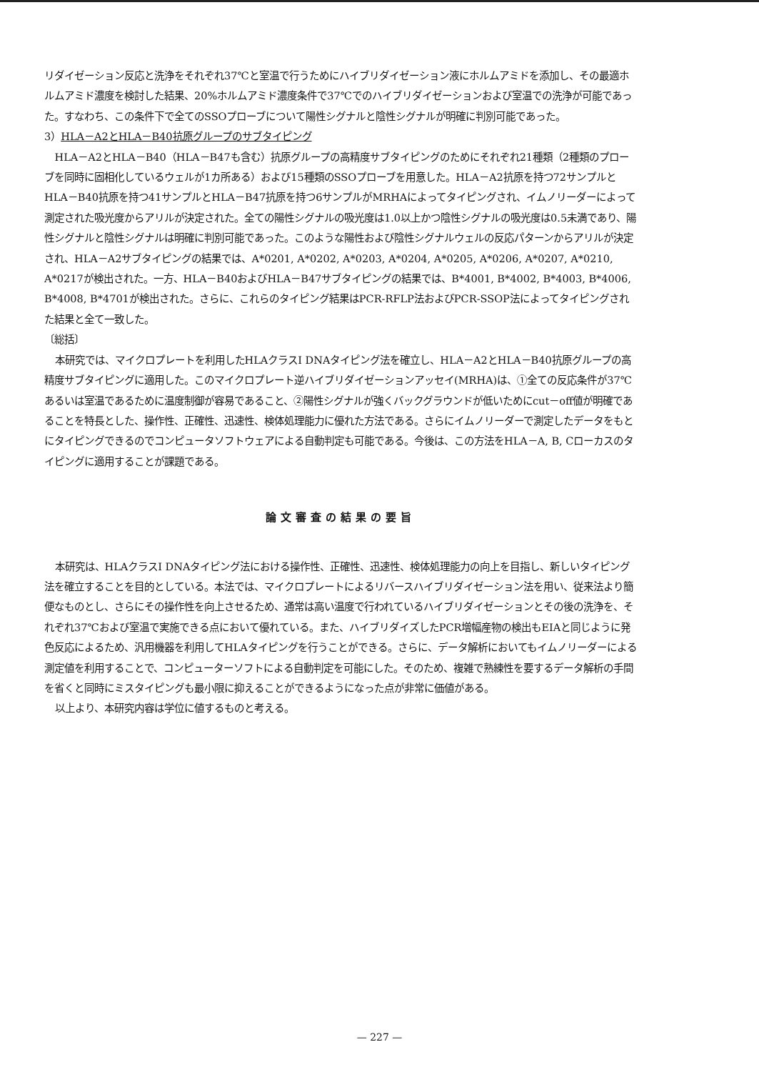リダイゼーション反応と洗浄をそれぞれ37℃と室温で行うためにハイブリダイゼーション液にホルムアミドを添加し、その最適ホルムアミド濃度を検討した結果、20%ホルムアミド濃度条件で37℃でのハイブリダイゼーションおよび室温での洗浄が可能であった。すなわち、この条件下で全てのSSOプローブについて陽性シグナルと陰性シグナルが明確に判別可能であった。
3）HLA－A2とHLA－B40抗原グループのサブタイピング
HLA－A2とHLA－B40（HLA－B47も含む）抗原グループの高精度サブタイピングのためにそれぞれ21種類（2種類のプローブを同時に固相化しているウェルが1カ所ある）および15種類のSSOプローブを用意した。HLA－A2抗原を持つ72サンプルとHLA－B40抗原を持つ41サンプルとHLA－B47抗原を持つ6サンプルがMRHAによってタイピングされ、イムノリーダーによって測定された吸光度からアリルが決定された。全ての陽性シグナルの吸光度は1.0以上かつ陰性シグナルの吸光度は0.5未満であり、陽性シグナルと陰性シグナルは明確に判別可能であった。このような陽性および陰性シグナルウェルの反応パターンからアリルが決定され、HLA－A2サブタイピングの結果では、A*0201, A*0202, A*0203, A*0204, A*0205, A*0206, A*0207, A*0210, A*0217が検出された。一方、HLA－B40およびHLA－B47サブタイピングの結果では、B*4001, B*4002, B*4003, B*4006, B*4008, B*4701が検出された。さらに、これらのタイピング結果はPCR-RFLP法およびPCR-SSOP法によってタイピングされた結果と全て一致した。
〔総括〕
本研究では、マイクロプレートを利用したHLAクラスI DNAタイピング法を確立し、HLA－A2とHLA－B40抗原グループの高精度サブタイピングに適用した。このマイクロプレート逆ハイブリダイゼーションアッセイ(MRHA)は、①全ての反応条件が37℃あるいは室温であるために温度制御が容易であること、②陽性シグナルが強くバックグラウンドが低いためにcut－off値が明確であることを特長とした、操作性、正確性、迅速性、検体処理能力に優れた方法である。さらにイムノリーダーで測定したデータをもとにタイピングできるのでコンピュータソフトウェアによる自動判定も可能である。今後は、この方法をHLA－A, B, Cローカスのタイピングに適用することが課題である。
論文審査の結果の要旨
本研究は、HLAクラスI DNAタイピング法における操作性、正確性、迅速性、検体処理能力の向上を目指し、新しいタイピング法を確立することを目的としている。本法では、マイクロプレートによるリバースハイブリダイゼーション法を用い、従来法より簡便なものとし、さらにその操作性を向上させるため、通常は高い温度で行われているハイブリダイゼーションとその後の洗浄を、それぞれ37℃および室温で実施できる点において優れている。また、ハイブリダイズしたPCR増幅産物の検出もEIAと同じように発色反応によるため、汎用機器を利用してHLAタイピングを行うことができる。さらに、データ解析においてもイムノリーダーによる測定値を利用することで、コンピューターソフトによる自動判定を可能にした。そのため、複雑で熟練性を要するデータ解析の手間を省くと同時にミスタイピングも最小限に抑えることができるようになった点が非常に価値がある。
以上より、本研究内容は学位に値するものと考える。
— 227 —